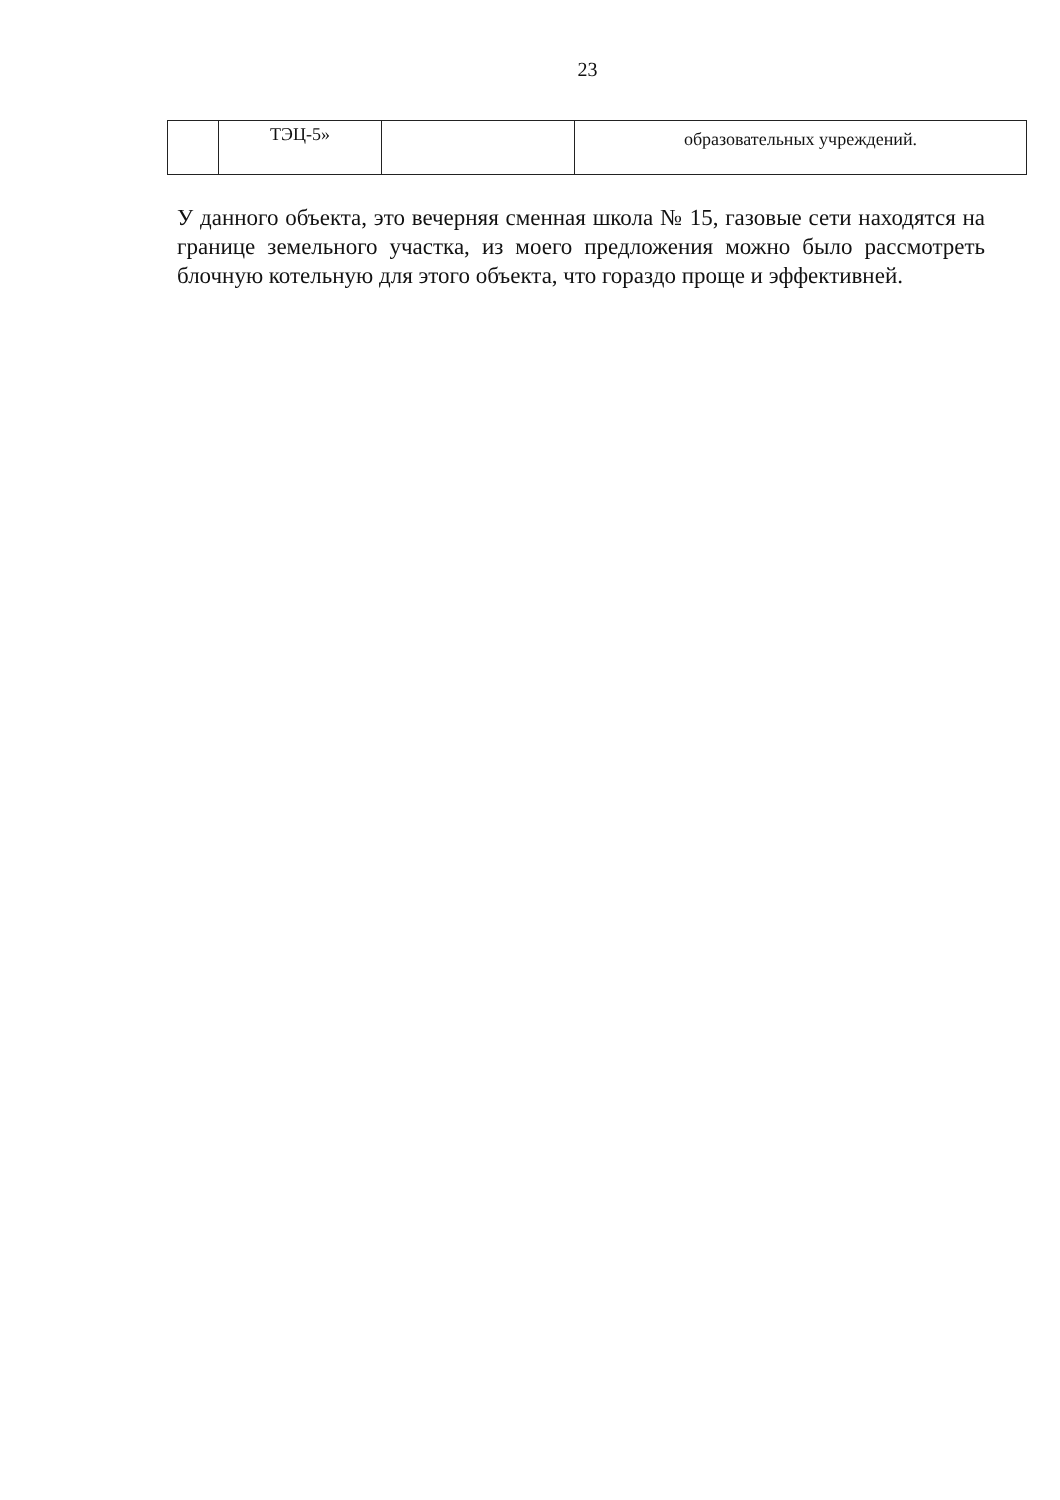23
| | ТЭЦ-5» | | образовательных учреждений. |
У данного объекта, это вечерняя сменная школа № 15, газовые сети находятся на границе земельного участка, из моего предложения можно было рассмотреть блочную котельную для этого объекта, что гораздо проще и эффективней.